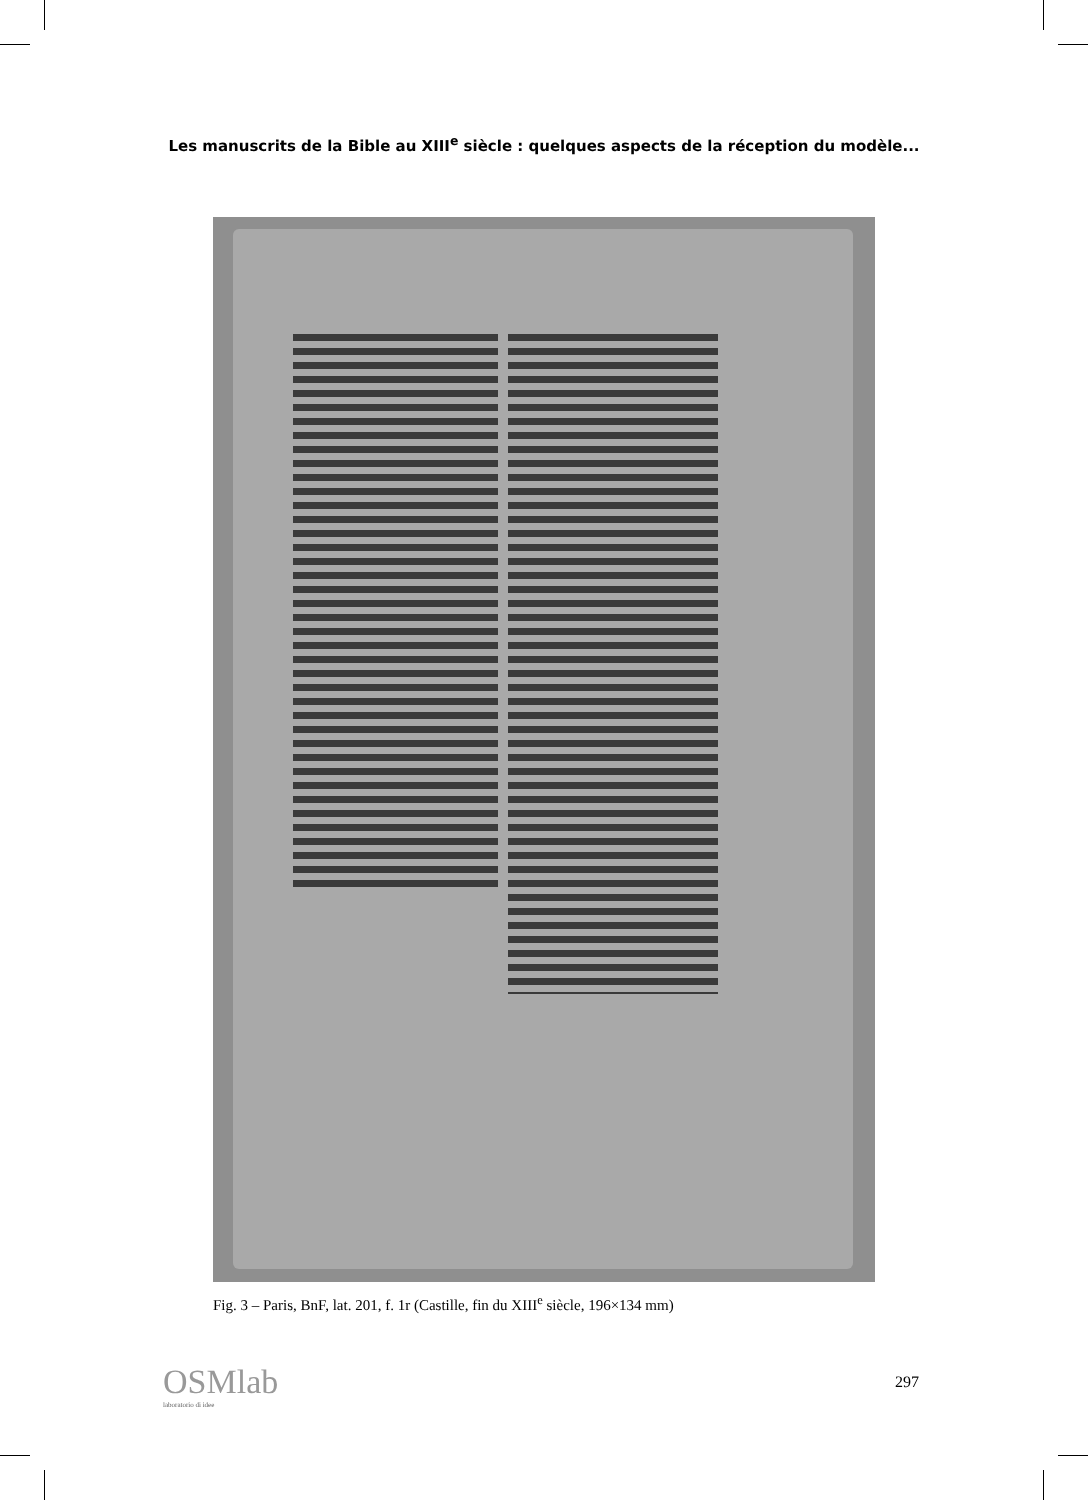Les manuscrits de la Bible au XIII<sup>e</sup> siècle : quelques aspects de la réception du modèle...
Fig. 3 – Paris, BnF, lat. 201, f. 1r (Castille, fin du XIII<sup>e</sup> siècle, 196×134 mm)
OSMlab
laboratorio di idee
297